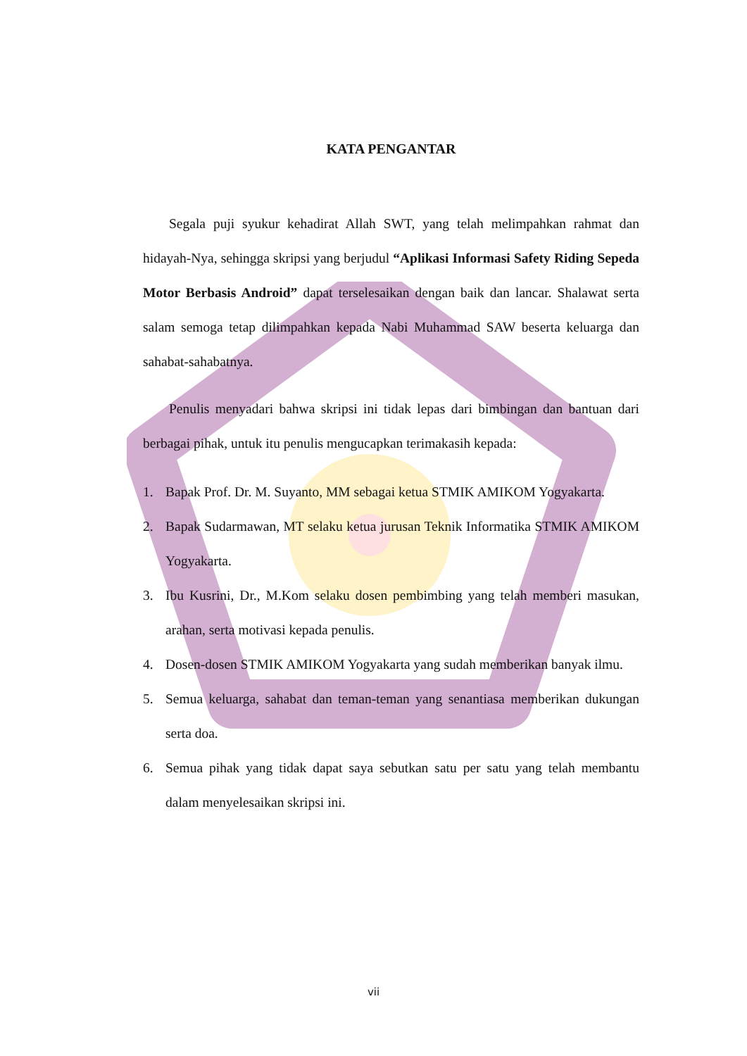KATA PENGANTAR
Segala puji syukur kehadirat Allah SWT, yang telah melimpahkan rahmat dan hidayah-Nya, sehingga skripsi yang berjudul “Aplikasi Informasi Safety Riding Sepeda Motor Berbasis Android” dapat terselesaikan dengan baik dan lancar. Shalawat serta salam semoga tetap dilimpahkan kepada Nabi Muhammad SAW beserta keluarga dan sahabat-sahabatnya.
Penulis menyadari bahwa skripsi ini tidak lepas dari bimbingan dan bantuan dari berbagai pihak, untuk itu penulis mengucapkan terimakasih kepada:
1. Bapak Prof. Dr. M. Suyanto, MM sebagai ketua STMIK AMIKOM Yogyakarta.
2. Bapak Sudarmawan, MT selaku ketua jurusan Teknik Informatika STMIK AMIKOM Yogyakarta.
3. Ibu Kusrini, Dr., M.Kom selaku dosen pembimbing yang telah memberi masukan, arahan, serta motivasi kepada penulis.
4. Dosen-dosen STMIK AMIKOM Yogyakarta yang sudah memberikan banyak ilmu.
5. Semua keluarga, sahabat dan teman-teman yang senantiasa memberikan dukungan serta doa.
6. Semua pihak yang tidak dapat saya sebutkan satu per satu yang telah membantu dalam menyelesaikan skripsi ini.
vii